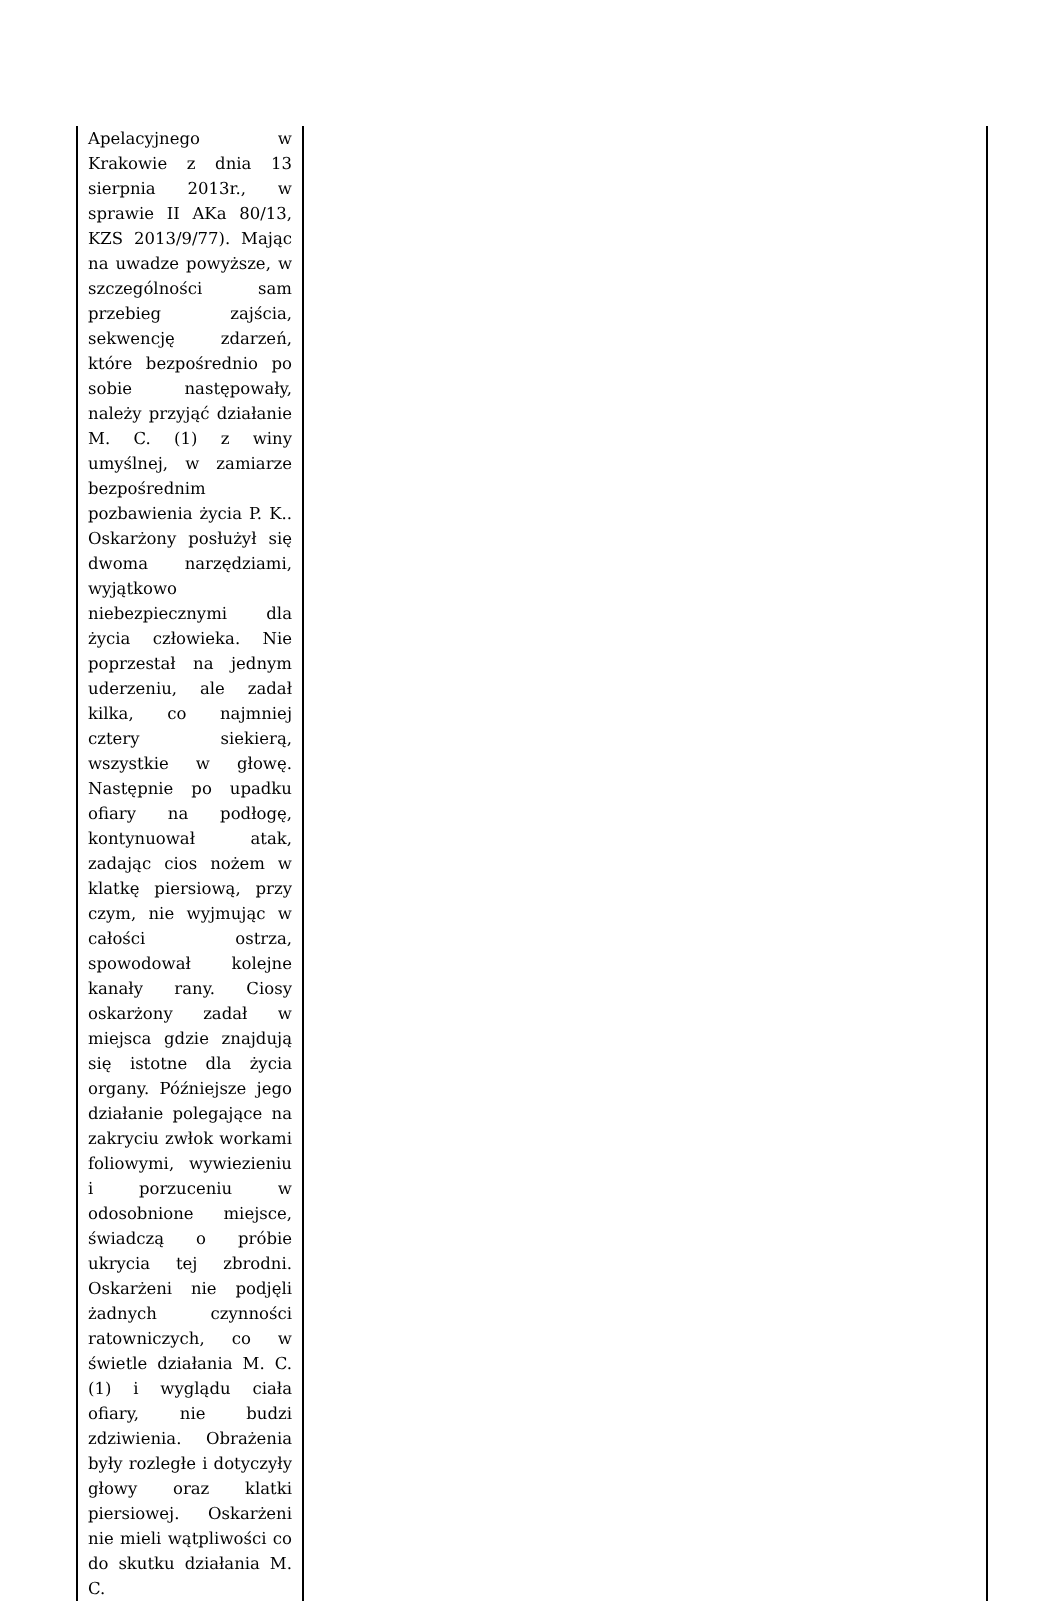| Apelacyjnego w Krakowie z dnia 13 sierpnia 2013r., w sprawie II AKa 80/13, KZS 2013/9/77). Mając na uwadze powyższe, w szczególności sam przebieg zajścia, sekwencję zdarzeń, które bezpośrednio po sobie następowały, należy przyjąć działanie M. C. (1) z winy umyślnej, w zamiarze bezpośrednim pozbawienia życia P. K.. Oskarżony posłużył się dwoma narzędziami, wyjątkowo niebezpiecznymi dla życia człowieka. Nie poprzestał na jednym uderzeniu, ale zadał kilka, co najmniej cztery siekierą, wszystkie w głowę. Następnie po upadku ofiary na podłogę, kontynuował atak, zadając cios nożem w klatkę piersiową, przy czym, nie wyjmując w całości ostrza, spowodował kolejne kanały rany. Ciosy oskarżony zadał w miejsca gdzie znajdują się istotne dla życia organy. Późniejsze jego działanie polegające na zakryciu zwłok workami foliowymi, wywiezieniu i porzuceniu w odosobnione miejsce, świadczą o próbie ukrycia tej zbrodni. Oskarżeni nie podjęli żadnych czynności ratowniczych, co w świetle działania M. C. (1) i wyglądu ciała ofiary, nie budzi zdziwienia. Obrażenia były rozległe i dotyczyły głowy oraz klatki piersiowej. Oskarżeni nie mieli wątpliwości co do skutku działania M. C. | |